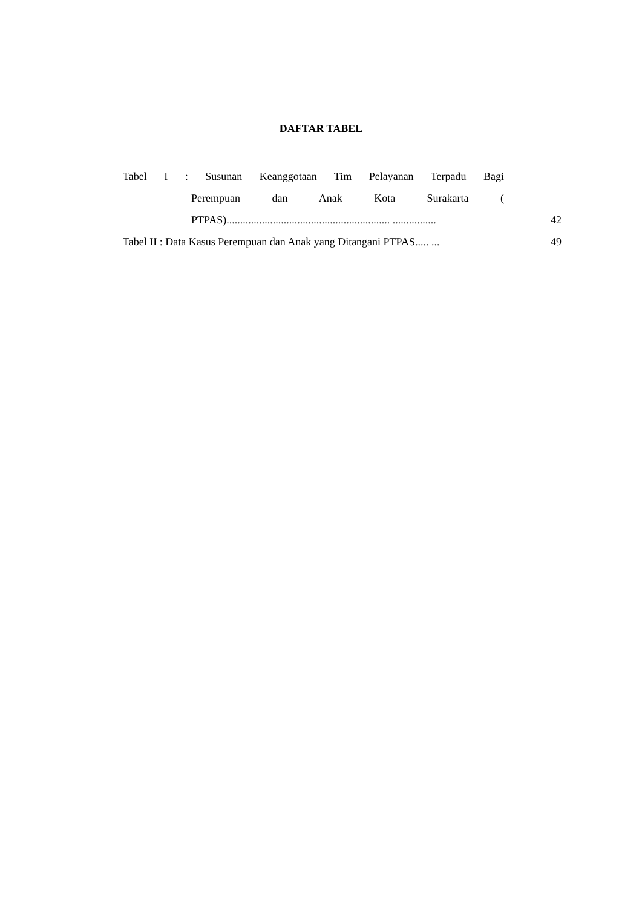DAFTAR TABEL
Tabel I : Susunan Keanggotaan Tim Pelayanan Terpadu Bagi
Perempuan dan Anak Kota Surakarta (
PTPAS)............................................................ ................
42
Tabel II : Data Kasus Perempuan dan Anak yang Ditangani PTPAS..... ...
49